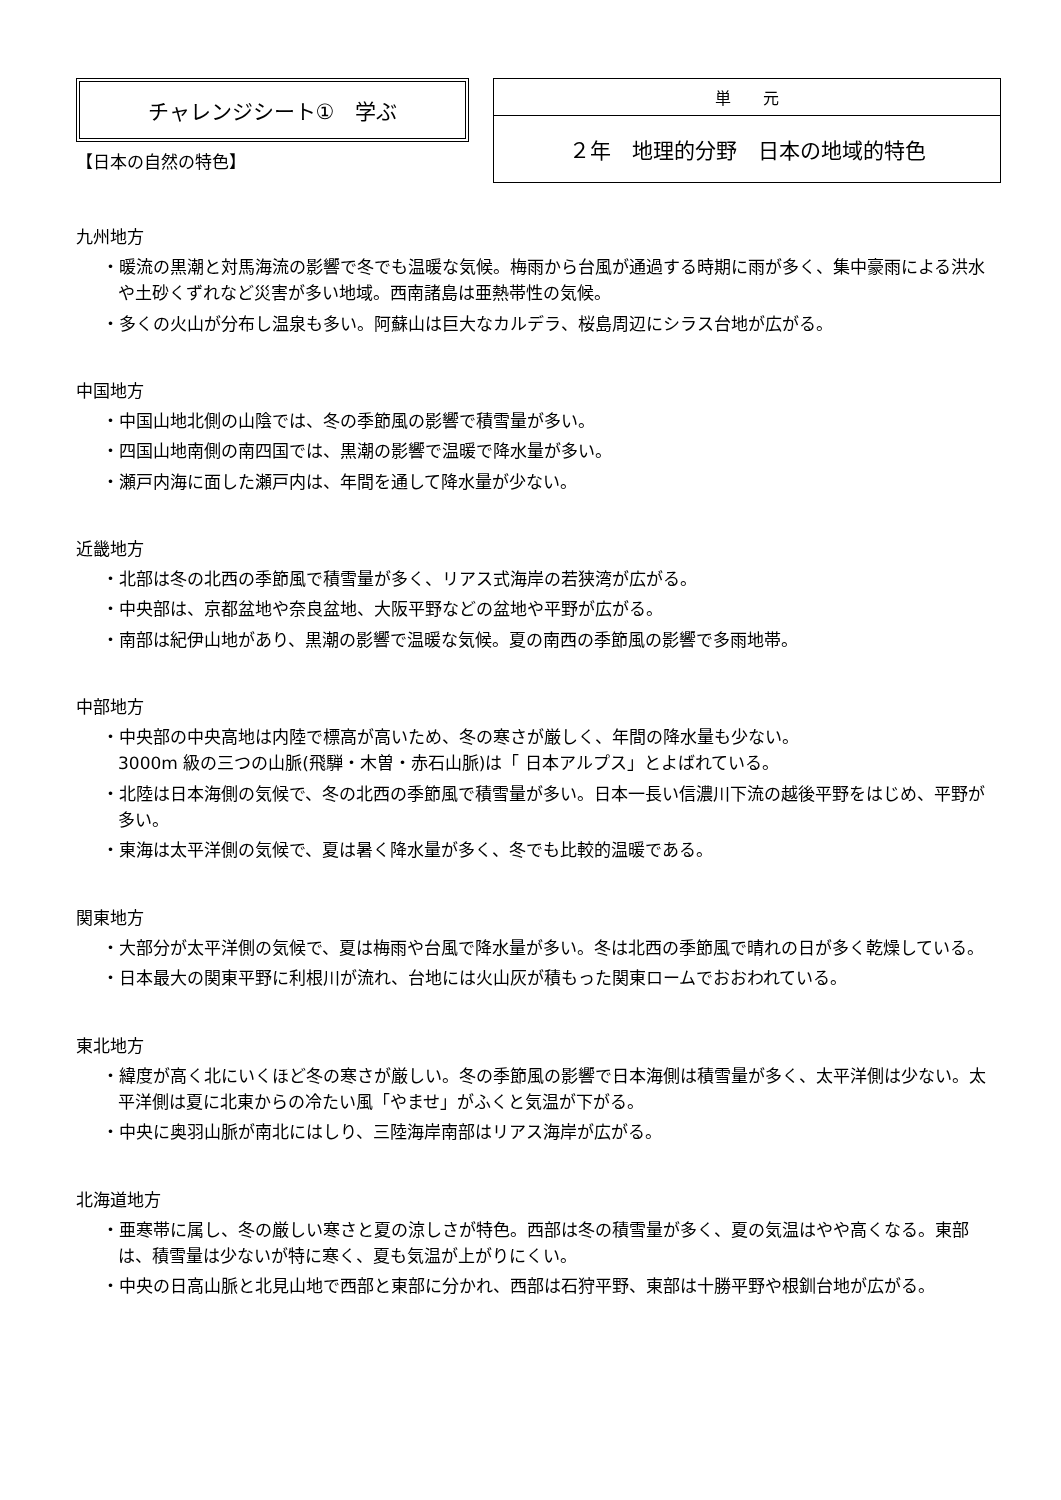チャレンジシート①　学ぶ
【日本の自然の特色】
| 単 元 |
| --- |
| ２年 地理的分野 日本の地域的特色 |
九州地方
・暖流の黒潮と対馬海流の影響で冬でも温暖な気候。梅雨から台風が通過する時期に雨が多く、集中豪雨による洪水や土砂くずれなど災害が多い地域。西南諸島は亜熱帯性の気候。
・多くの火山が分布し温泉も多い。阿蘇山は巨大なカルデラ、桜島周辺にシラス台地が広がる。
中国地方
・中国山地北側の山陰では、冬の季節風の影響で積雪量が多い。
・四国山地南側の南四国では、黒潮の影響で温暖で降水量が多い。
・瀬戸内海に面した瀬戸内は、年間を通して降水量が少ない。
近畿地方
・北部は冬の北西の季節風で積雪量が多く、リアス式海岸の若狭湾が広がる。
・中央部は、京都盆地や奈良盆地、大阪平野などの盆地や平野が広がる。
・南部は紀伊山地があり、黒潮の影響で温暖な気候。夏の南西の季節風の影響で多雨地帯。
中部地方
・中央部の中央高地は内陸で標高が高いため、冬の寒さが厳しく、年間の降水量も少ない。
3000m 級の三つの山脈(飛騨・木曽・赤石山脈)は「 日本アルプス」とよばれている。
・北陸は日本海側の気候で、冬の北西の季節風で積雪量が多い。日本一長い信濃川下流の越後平野をはじめ、平野が多い。
・東海は太平洋側の気候で、夏は暑く降水量が多く、冬でも比較的温暖である。
関東地方
・大部分が太平洋側の気候で、夏は梅雨や台風で降水量が多い。冬は北西の季節風で晴れの日が多く乾燥している。
・日本最大の関東平野に利根川が流れ、台地には火山灰が積もった関東ロームでおおわれている。
東北地方
・緯度が高く北にいくほど冬の寒さが厳しい。冬の季節風の影響で日本海側は積雪量が多く、太平洋側は少ない。太平洋側は夏に北東からの冷たい風「やませ」がふくと気温が下がる。
・中央に奥羽山脈が南北にはしり、三陸海岸南部はリアス海岸が広がる。
北海道地方
・亜寒帯に属し、冬の厳しい寒さと夏の涼しさが特色。西部は冬の積雪量が多く、夏の気温はやや高くなる。東部は、積雪量は少ないが特に寒く、夏も気温が上がりにくい。
・中央の日高山脈と北見山地で西部と東部に分かれ、西部は石狩平野、東部は十勝平野や根釧台地が広がる。